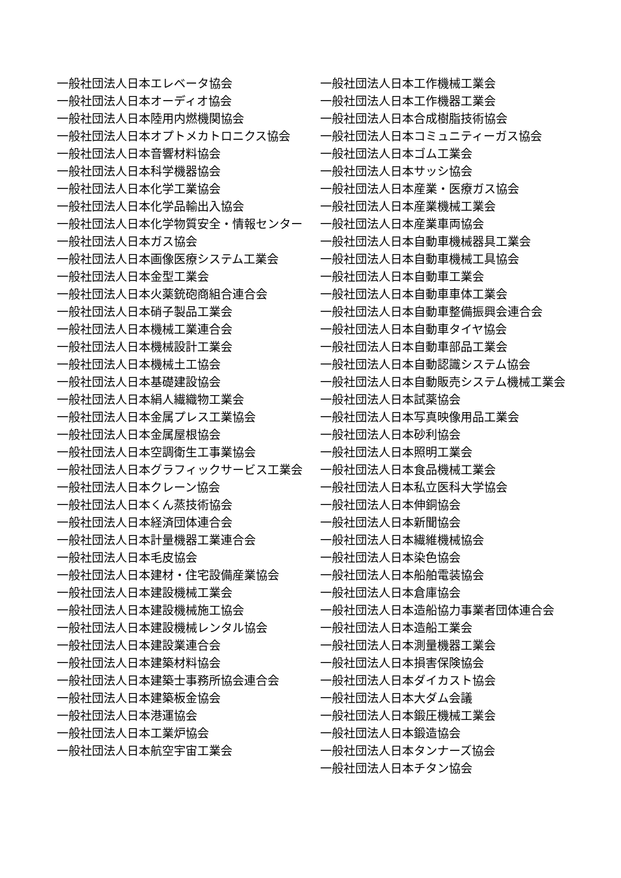一般社団法人日本エレベータ協会
一般社団法人日本オーディオ協会
一般社団法人日本陸用内燃機関協会
一般社団法人日本オプトメカトロニクス協会
一般社団法人日本音響材料協会
一般社団法人日本科学機器協会
一般社団法人日本化学工業協会
一般社団法人日本化学品輸出入協会
一般社団法人日本化学物質安全・情報センター
一般社団法人日本ガス協会
一般社団法人日本画像医療システム工業会
一般社団法人日本金型工業会
一般社団法人日本火薬銃砲商組合連合会
一般社団法人日本硝子製品工業会
一般社団法人日本機械工業連合会
一般社団法人日本機械設計工業会
一般社団法人日本機械土工協会
一般社団法人日本基礎建設協会
一般社団法人日本絹人繊織物工業会
一般社団法人日本金属プレス工業協会
一般社団法人日本金属屋根協会
一般社団法人日本空調衛生工事業協会
一般社団法人日本グラフィックサービス工業会
一般社団法人日本クレーン協会
一般社団法人日本くん蒸技術協会
一般社団法人日本経済団体連合会
一般社団法人日本計量機器工業連合会
一般社団法人日本毛皮協会
一般社団法人日本建材・住宅設備産業協会
一般社団法人日本建設機械工業会
一般社団法人日本建設機械施工協会
一般社団法人日本建設機械レンタル協会
一般社団法人日本建設業連合会
一般社団法人日本建築材料協会
一般社団法人日本建築士事務所協会連合会
一般社団法人日本建築板金協会
一般社団法人日本港運協会
一般社団法人日本工業炉協会
一般社団法人日本航空宇宙工業会
一般社団法人日本工作機械工業会
一般社団法人日本工作機器工業会
一般社団法人日本合成樹脂技術協会
一般社団法人日本コミュニティーガス協会
一般社団法人日本ゴム工業会
一般社団法人日本サッシ協会
一般社団法人日本産業・医療ガス協会
一般社団法人日本産業機械工業会
一般社団法人日本産業車両協会
一般社団法人日本自動車機械器具工業会
一般社団法人日本自動車機械工具協会
一般社団法人日本自動車工業会
一般社団法人日本自動車車体工業会
一般社団法人日本自動車整備振興会連合会
一般社団法人日本自動車タイヤ協会
一般社団法人日本自動車部品工業会
一般社団法人日本自動認識システム協会
一般社団法人日本自動販売システム機械工業会
一般社団法人日本試薬協会
一般社団法人日本写真映像用品工業会
一般社団法人日本砂利協会
一般社団法人日本照明工業会
一般社団法人日本食品機械工業会
一般社団法人日本私立医科大学協会
一般社団法人日本伸銅協会
一般社団法人日本新聞協会
一般社団法人日本繊維機械協会
一般社団法人日本染色協会
一般社団法人日本船舶電装協会
一般社団法人日本倉庫協会
一般社団法人日本造船協力事業者団体連合会
一般社団法人日本造船工業会
一般社団法人日本測量機器工業会
一般社団法人日本損害保険協会
一般社団法人日本ダイカスト協会
一般社団法人日本大ダム会議
一般社団法人日本鍛圧機械工業会
一般社団法人日本鍛造協会
一般社団法人日本タンナーズ協会
一般社団法人日本チタン協会